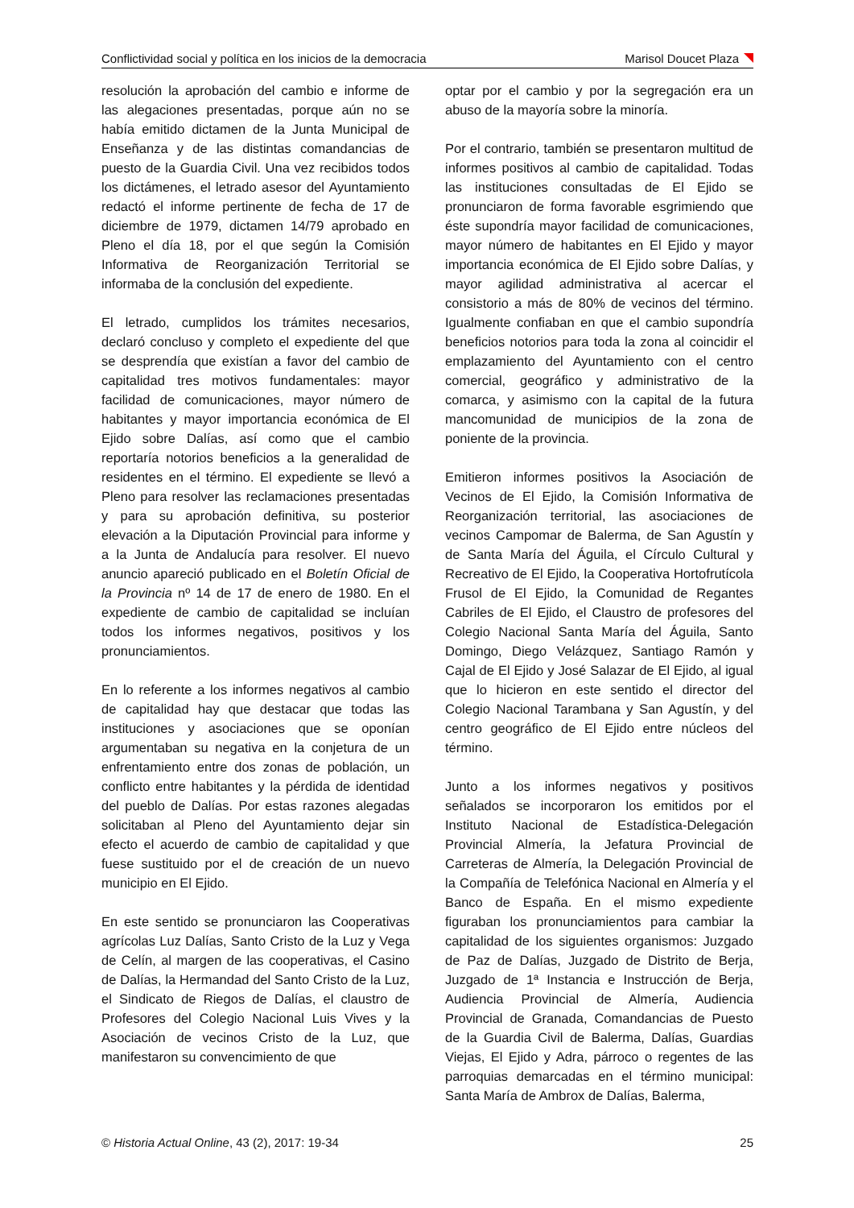Conflictividad social y política en los inicios de la democracia Marisol Doucet Plaza
resolución la aprobación del cambio e informe de las alegaciones presentadas, porque aún no se había emitido dictamen de la Junta Municipal de Enseñanza y de las distintas comandancias de puesto de la Guardia Civil. Una vez recibidos todos los dictámenes, el letrado asesor del Ayuntamiento redactó el informe pertinente de fecha de 17 de diciembre de 1979, dictamen 14/79 aprobado en Pleno el día 18, por el que según la Comisión Informativa de Reorganización Territorial se informaba de la conclusión del expediente.
El letrado, cumplidos los trámites necesarios, declaró concluso y completo el expediente del que se desprendía que existían a favor del cambio de capitalidad tres motivos fundamentales: mayor facilidad de comunicaciones, mayor número de habitantes y mayor importancia económica de El Ejido sobre Dalías, así como que el cambio reportaría notorios beneficios a la generalidad de residentes en el término. El expediente se llevó a Pleno para resolver las reclamaciones presentadas y para su aprobación definitiva, su posterior elevación a la Diputación Provincial para informe y a la Junta de Andalucía para resolver. El nuevo anuncio apareció publicado en el Boletín Oficial de la Provincia nº 14 de 17 de enero de 1980. En el expediente de cambio de capitalidad se incluían todos los informes negativos, positivos y los pronunciamientos.
En lo referente a los informes negativos al cambio de capitalidad hay que destacar que todas las instituciones y asociaciones que se oponían argumentaban su negativa en la conjetura de un enfrentamiento entre dos zonas de población, un conflicto entre habitantes y la pérdida de identidad del pueblo de Dalías. Por estas razones alegadas solicitaban al Pleno del Ayuntamiento dejar sin efecto el acuerdo de cambio de capitalidad y que fuese sustituido por el de creación de un nuevo municipio en El Ejido.
En este sentido se pronunciaron las Cooperativas agrícolas Luz Dalías, Santo Cristo de la Luz y Vega de Celín, al margen de las cooperativas, el Casino de Dalías, la Hermandad del Santo Cristo de la Luz, el Sindicato de Riegos de Dalías, el claustro de Profesores del Colegio Nacional Luis Vives y la Asociación de vecinos Cristo de la Luz, que manifestaron su convencimiento de que
optar por el cambio y por la segregación era un abuso de la mayoría sobre la minoría.
Por el contrario, también se presentaron multitud de informes positivos al cambio de capitalidad. Todas las instituciones consultadas de El Ejido se pronunciaron de forma favorable esgrimiendo que éste supondría mayor facilidad de comunicaciones, mayor número de habitantes en El Ejido y mayor importancia económica de El Ejido sobre Dalías, y mayor agilidad administrativa al acercar el consistorio a más de 80% de vecinos del término. Igualmente confiaban en que el cambio supondría beneficios notorios para toda la zona al coincidir el emplazamiento del Ayuntamiento con el centro comercial, geográfico y administrativo de la comarca, y asimismo con la capital de la futura mancomunidad de municipios de la zona de poniente de la provincia.
Emitieron informes positivos la Asociación de Vecinos de El Ejido, la Comisión Informativa de Reorganización territorial, las asociaciones de vecinos Campomar de Balerma, de San Agustín y de Santa María del Águila, el Círculo Cultural y Recreativo de El Ejido, la Cooperativa Hortofrutícola Frusol de El Ejido, la Comunidad de Regantes Cabriles de El Ejido, el Claustro de profesores del Colegio Nacional Santa María del Águila, Santo Domingo, Diego Velázquez, Santiago Ramón y Cajal de El Ejido y José Salazar de El Ejido, al igual que lo hicieron en este sentido el director del Colegio Nacional Tarambana y San Agustín, y del centro geográfico de El Ejido entre núcleos del término.
Junto a los informes negativos y positivos señalados se incorporaron los emitidos por el Instituto Nacional de Estadística-Delegación Provincial Almería, la Jefatura Provincial de Carreteras de Almería, la Delegación Provincial de la Compañía de Telefónica Nacional en Almería y el Banco de España. En el mismo expediente figuraban los pronunciamientos para cambiar la capitalidad de los siguientes organismos: Juzgado de Paz de Dalías, Juzgado de Distrito de Berja, Juzgado de 1ª Instancia e Instrucción de Berja, Audiencia Provincial de Almería, Audiencia Provincial de Granada, Comandancias de Puesto de la Guardia Civil de Balerma, Dalías, Guardias Viejas, El Ejido y Adra, párroco o regentes de las parroquias demarcadas en el término municipal: Santa María de Ambrox de Dalías, Balerma,
© Historia Actual Online, 43 (2), 2017: 19-34 25